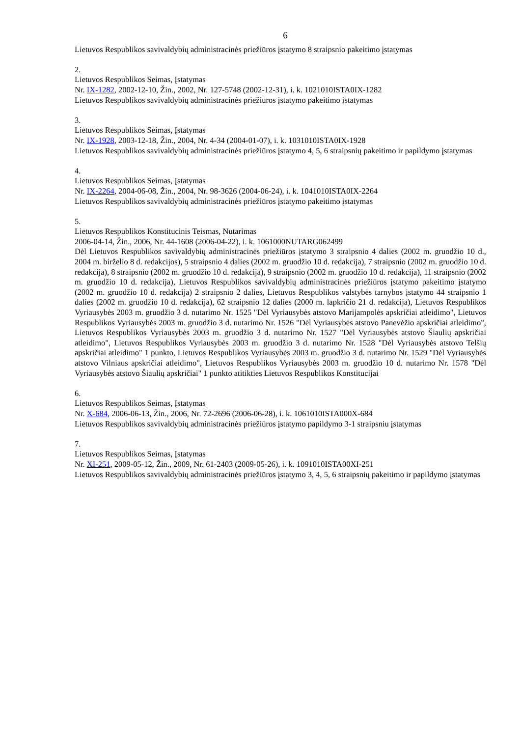6
Lietuvos Respublikos savivaldybių administracinės priežiūros įstatymo 8 straipsnio pakeitimo įstatymas
2.
Lietuvos Respublikos Seimas, Įstatymas
Nr. IX-1282, 2002-12-10, Žin., 2002, Nr. 127-5748 (2002-12-31), i. k. 1021010ISTA0IX-1282
Lietuvos Respublikos savivaldybių administracinės priežiūros įstatymo pakeitimo įstatymas
3.
Lietuvos Respublikos Seimas, Įstatymas
Nr. IX-1928, 2003-12-18, Žin., 2004, Nr. 4-34 (2004-01-07), i. k. 1031010ISTA0IX-1928
Lietuvos Respublikos savivaldybių administracinės priežiūros įstatymo 4, 5, 6 straipsnių pakeitimo ir papildymo įstatymas
4.
Lietuvos Respublikos Seimas, Įstatymas
Nr. IX-2264, 2004-06-08, Žin., 2004, Nr. 98-3626 (2004-06-24), i. k. 1041010ISTA0IX-2264
Lietuvos Respublikos savivaldybių administracinės priežiūros įstatymo pakeitimo įstatymas
5.
Lietuvos Respublikos Konstitucinis Teismas, Nutarimas
2006-04-14, Žin., 2006, Nr. 44-1608 (2006-04-22), i. k. 1061000NUTARG062499
Dėl Lietuvos Respublikos savivaldybių administracinės priežiūros įstatymo 3 straipsnio 4 dalies (2002 m. gruodžio 10 d., 2004 m. birželio 8 d. redakcijos), 5 straipsnio 4 dalies (2002 m. gruodžio 10 d. redakcija), 7 straipsnio (2002 m. gruodžio 10 d. redakcija), 8 straipsnio (2002 m. gruodžio 10 d. redakcija), 9 straipsnio (2002 m. gruodžio 10 d. redakcija), 11 straipsnio (2002 m. gruodžio 10 d. redakcija), Lietuvos Respublikos savivaldybių administracinės priežiūros įstatymo pakeitimo įstatymo (2002 m. gruodžio 10 d. redakcija) 2 straipsnio 2 dalies, Lietuvos Respublikos valstybės tarnybos įstatymo 44 straipsnio 1 dalies (2002 m. gruodžio 10 d. redakcija), 62 straipsnio 12 dalies (2000 m. lapkričio 21 d. redakcija), Lietuvos Respublikos Vyriausybės 2003 m. gruodžio 3 d. nutarimo Nr. 1525 "Dėl Vyriausybės atstovo Marijampolės apskričiai atleidimo", Lietuvos Respublikos Vyriausybės 2003 m. gruodžio 3 d. nutarimo Nr. 1526 "Dėl Vyriausybės atstovo Panevėžio apskričiai atleidimo", Lietuvos Respublikos Vyriausybės 2003 m. gruodžio 3 d. nutarimo Nr. 1527 "Dėl Vyriausybės atstovo Šiaulių apskričiai atleidimo", Lietuvos Respublikos Vyriausybės 2003 m. gruodžio 3 d. nutarimo Nr. 1528 "Dėl Vyriausybės atstovo Telšių apskričiai atleidimo" 1 punkto, Lietuvos Respublikos Vyriausybės 2003 m. gruodžio 3 d. nutarimo Nr. 1529 "Dėl Vyriausybės atstovo Vilniaus apskričiai atleidimo", Lietuvos Respublikos Vyriausybės 2003 m. gruodžio 10 d. nutarimo Nr. 1578 "Dėl Vyriausybės atstovo Šiaulių apskričiai" 1 punkto atitikties Lietuvos Respublikos Konstitucijai
6.
Lietuvos Respublikos Seimas, Įstatymas
Nr. X-684, 2006-06-13, Žin., 2006, Nr. 72-2696 (2006-06-28), i. k. 1061010ISTA000X-684
Lietuvos Respublikos savivaldybių administracinės priežiūros įstatymo papildymo 3-1 straipsniu įstatymas
7.
Lietuvos Respublikos Seimas, Įstatymas
Nr. XI-251, 2009-05-12, Žin., 2009, Nr. 61-2403 (2009-05-26), i. k. 1091010ISTA00XI-251
Lietuvos Respublikos savivaldybių administracinės priežiūros įstatymo 3, 4, 5, 6 straipsnių pakeitimo ir papildymo įstatymas